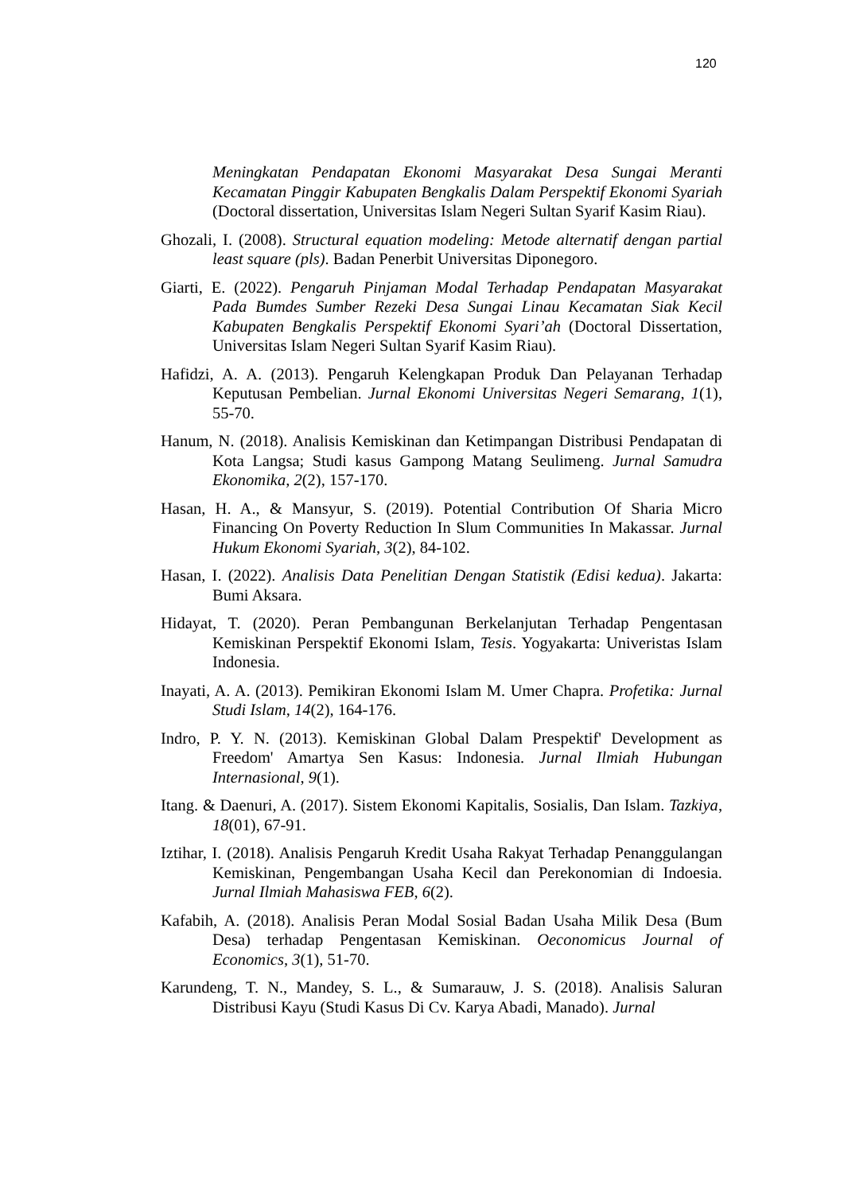120
Meningkatan Pendapatan Ekonomi Masyarakat Desa Sungai Meranti Kecamatan Pinggir Kabupaten Bengkalis Dalam Perspektif Ekonomi Syariah (Doctoral dissertation, Universitas Islam Negeri Sultan Syarif Kasim Riau).
Ghozali, I. (2008). Structural equation modeling: Metode alternatif dengan partial least square (pls). Badan Penerbit Universitas Diponegoro.
Giarti, E. (2022). Pengaruh Pinjaman Modal Terhadap Pendapatan Masyarakat Pada Bumdes Sumber Rezeki Desa Sungai Linau Kecamatan Siak Kecil Kabupaten Bengkalis Perspektif Ekonomi Syari’ah (Doctoral Dissertation, Universitas Islam Negeri Sultan Syarif Kasim Riau).
Hafidzi, A. A. (2013). Pengaruh Kelengkapan Produk Dan Pelayanan Terhadap Keputusan Pembelian. Jurnal Ekonomi Universitas Negeri Semarang, 1(1), 55-70.
Hanum, N. (2018). Analisis Kemiskinan dan Ketimpangan Distribusi Pendapatan di Kota Langsa; Studi kasus Gampong Matang Seulimeng. Jurnal Samudra Ekonomika, 2(2), 157-170.
Hasan, H. A., & Mansyur, S. (2019). Potential Contribution Of Sharia Micro Financing On Poverty Reduction In Slum Communities In Makassar. Jurnal Hukum Ekonomi Syariah, 3(2), 84-102.
Hasan, I. (2022). Analisis Data Penelitian Dengan Statistik (Edisi kedua). Jakarta: Bumi Aksara.
Hidayat, T. (2020). Peran Pembangunan Berkelanjutan Terhadap Pengentasan Kemiskinan Perspektif Ekonomi Islam, Tesis. Yogyakarta: Univeristas Islam Indonesia.
Inayati, A. A. (2013). Pemikiran Ekonomi Islam M. Umer Chapra. Profetika: Jurnal Studi Islam, 14(2), 164-176.
Indro, P. Y. N. (2013). Kemiskinan Global Dalam Prespektif' Development as Freedom' Amartya Sen Kasus: Indonesia. Jurnal Ilmiah Hubungan Internasional, 9(1).
Itang. & Daenuri, A. (2017). Sistem Ekonomi Kapitalis, Sosialis, Dan Islam. Tazkiya, 18(01), 67-91.
Iztihar, I. (2018). Analisis Pengaruh Kredit Usaha Rakyat Terhadap Penanggulangan Kemiskinan, Pengembangan Usaha Kecil dan Perekonomian di Indoesia. Jurnal Ilmiah Mahasiswa FEB, 6(2).
Kafabih, A. (2018). Analisis Peran Modal Sosial Badan Usaha Milik Desa (Bum Desa) terhadap Pengentasan Kemiskinan. Oeconomicus Journal of Economics, 3(1), 51-70.
Karundeng, T. N., Mandey, S. L., & Sumarauw, J. S. (2018). Analisis Saluran Distribusi Kayu (Studi Kasus Di Cv. Karya Abadi, Manado). Jurnal